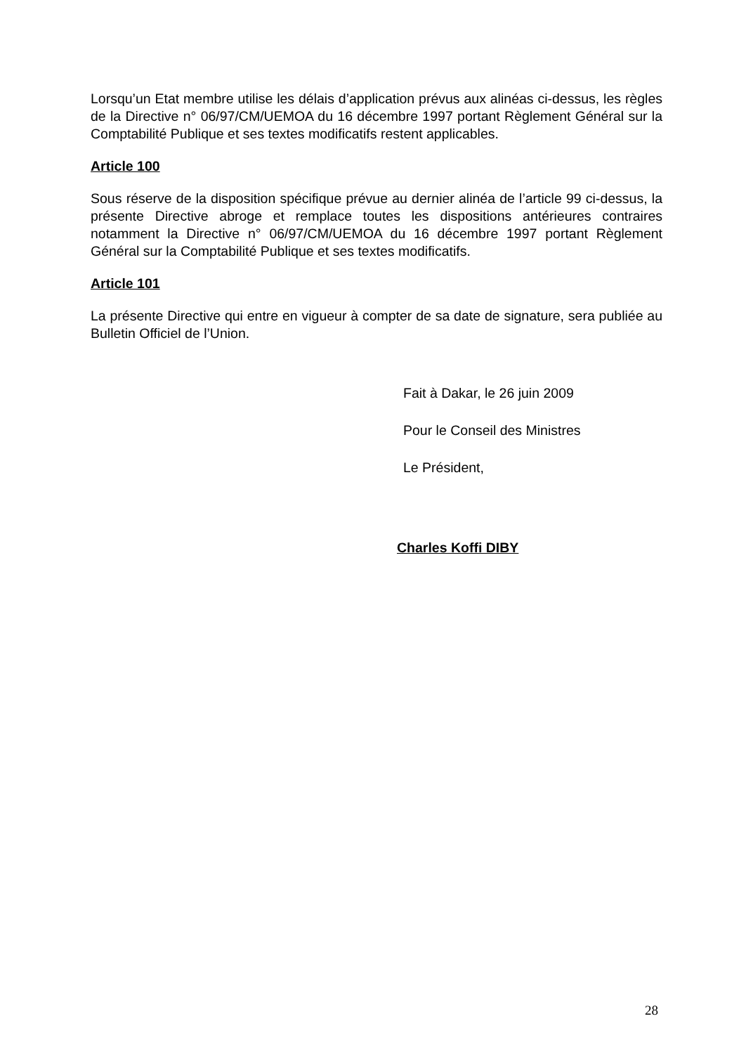Lorsqu’un Etat membre utilise les délais d’application prévus aux alinéas ci-dessus, les règles de la Directive n° 06/97/CM/UEMOA du 16 décembre 1997 portant Règlement Général sur la Comptabilité Publique et ses textes modificatifs restent applicables.
Article 100
Sous réserve de la disposition spécifique prévue au dernier alinéa de l’article 99 ci-dessus, la présente Directive abroge et remplace toutes les dispositions antérieures contraires notamment la Directive n° 06/97/CM/UEMOA du 16 décembre 1997 portant Règlement Général sur la Comptabilité Publique et ses textes modificatifs.
Article 101
La présente Directive qui entre en vigueur à compter de sa date de signature, sera publiée au Bulletin Officiel de l’Union.
Fait à Dakar, le 26 juin 2009
Pour le Conseil des Ministres
Le Président,
Charles Koffi DIBY
28